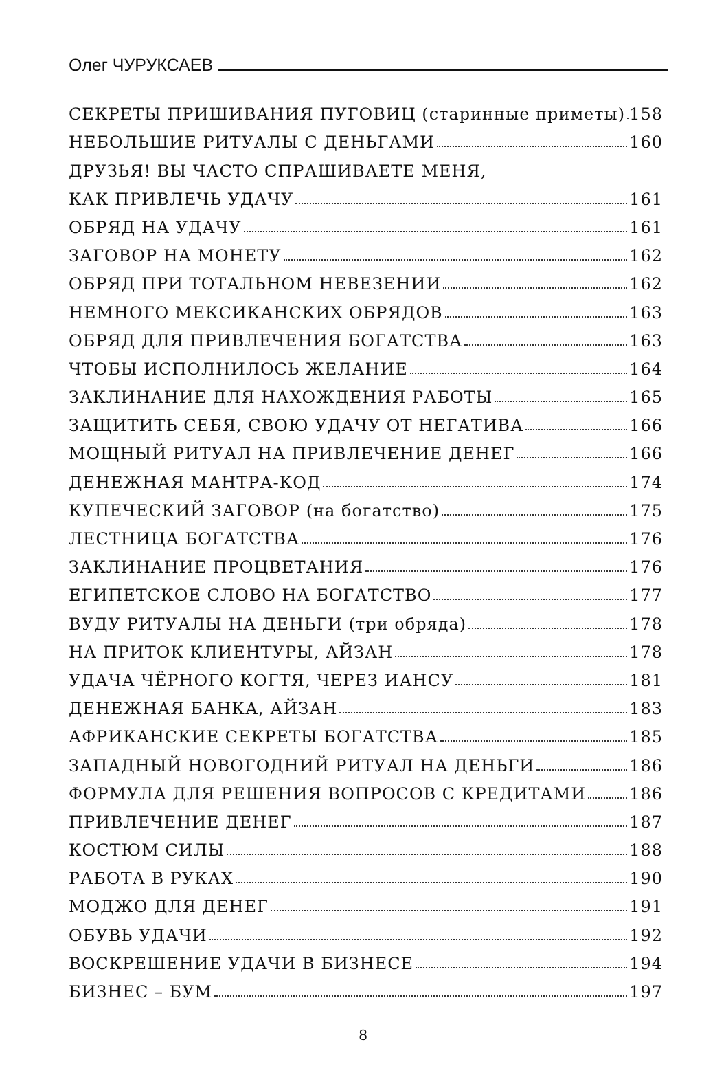Олег ЧУРУКСАЕВ
СЕКРЕТЫ ПРИШИВАНИЯ ПУГОВИЦ (старинные приметы) 158
НЕБОЛЬШИЕ РИТУАЛЫ С ДЕНЬГАМИ 160
ДРУЗЬЯ! ВЫ ЧАСТО СПРАШИВАЕТЕ МЕНЯ,
КАК ПРИВЛЕЧЬ УДАЧУ 161
ОБРЯД НА УДАЧУ 161
ЗАГОВОР НА МОНЕТУ 162
ОБРЯД ПРИ ТОТАЛЬНОМ НЕВЕЗЕНИИ 162
НЕМНОГО МЕКСИКАНСКИХ ОБРЯДОВ 163
ОБРЯД ДЛЯ ПРИВЛЕЧЕНИЯ БОГАТСТВА 163
ЧТОБЫ ИСПОЛНИЛОСЬ ЖЕЛАНИЕ 164
ЗАКЛИНАНИЕ ДЛЯ НАХОЖДЕНИЯ РАБОТЫ 165
ЗАЩИТИТЬ СЕБЯ, СВОЮ УДАЧУ ОТ НЕГАТИВА 166
МОЩНЫЙ РИТУАЛ НА ПРИВЛЕЧЕНИЕ ДЕНЕГ 166
ДЕНЕЖНАЯ МАНТРА-КОД 174
КУПЕЧЕСКИЙ ЗАГОВОР (на богатство) 175
ЛЕСТНИЦА БОГАТСТВА 176
ЗАКЛИНАНИЕ ПРОЦВЕТАНИЯ 176
ЕГИПЕТСКОЕ СЛОВО НА БОГАТСТВО 177
ВУДУ РИТУАЛЫ НА ДЕНЬГИ (три обряда) 178
НА ПРИТОК КЛИЕНТУРЫ, АЙЗАН 178
УДАЧА ЧЁРНОГО КОГТЯ, ЧЕРЕЗ ИАНСУ 181
ДЕНЕЖНАЯ БАНКА, АЙЗАН 183
АФРИКАНСКИЕ СЕКРЕТЫ БОГАТСТВА 185
ЗАПАДНЫЙ НОВОГОДНИЙ РИТУАЛ НА ДЕНЬГИ 186
ФОРМУЛА ДЛЯ РЕШЕНИЯ ВОПРОСОВ С КРЕДИТАМИ 186
ПРИВЛЕЧЕНИЕ ДЕНЕГ 187
КОСТЮМ СИЛЫ 188
РАБОТА В РУКАХ 190
МОДЖО ДЛЯ ДЕНЕГ 191
ОБУВЬ УДАЧИ 192
ВОСКРЕШЕНИЕ УДАЧИ В БИЗНЕСЕ 194
БИЗНЕС – БУМ 197
8